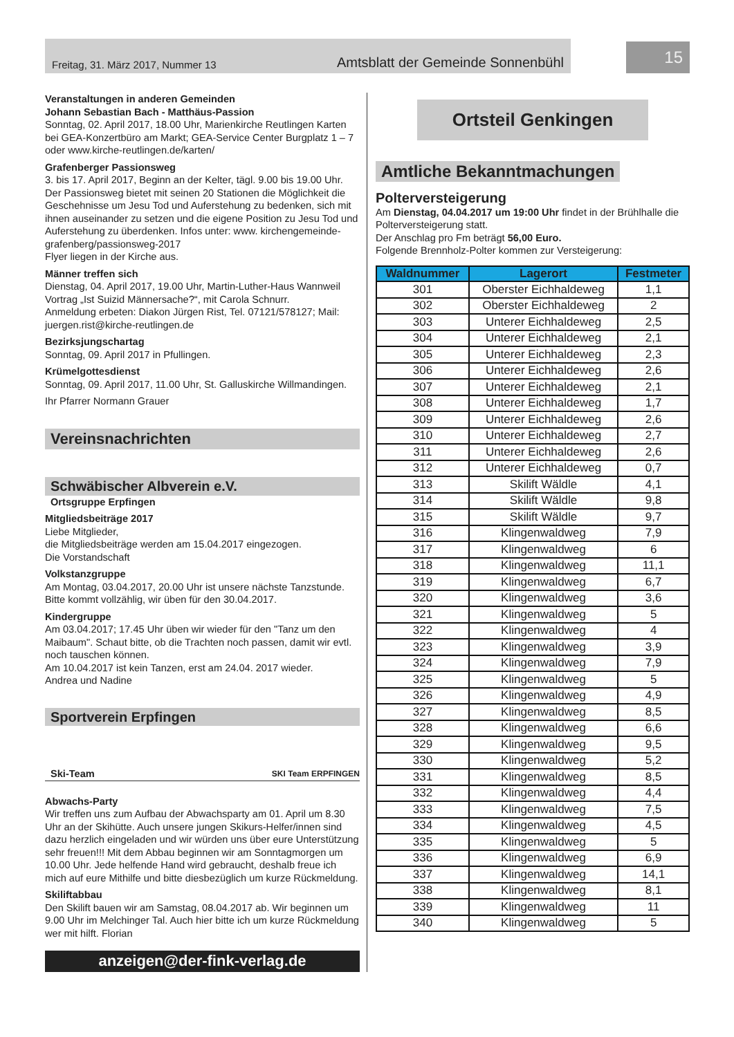Freitag, 31. März 2017, Nummer 13 Amtsblatt der Gemeinde Sonnenbühl
15
Veranstaltungen in anderen Gemeinden
Johann Sebastian Bach - Matthäus-Passion
Sonntag, 02. April 2017, 18.00 Uhr, Marienkirche Reutlingen Karten bei GEA-Konzertbüro am Markt; GEA-Service Center Burgplatz 1 – 7 oder www.kirche-reutlingen.de/karten/
Grafenberger Passionsweg
3. bis 17. April 2017, Beginn an der Kelter, tägl. 9.00 bis 19.00 Uhr. Der Passionsweg bietet mit seinen 20 Stationen die Möglichkeit die Geschehnisse um Jesu Tod und Auferstehung zu bedenken, sich mit ihnen auseinander zu setzen und die eigene Position zu Jesu Tod und Auferstehung zu überdenken. Infos unter: www. kirchengemeinde-grafenberg/passionsweg-2017
Flyer liegen in der Kirche aus.
Männer treffen sich
Dienstag, 04. April 2017, 19.00 Uhr, Martin-Luther-Haus Wannweil Vortrag „Ist Suizid Männersache?“, mit Carola Schnurr.
Anmeldung erbeten: Diakon Jürgen Rist, Tel. 07121/578127; Mail: juergen.rist@kirche-reutlingen.de
Bezirksjungschartag
Sonntag, 09. April 2017 in Pfullingen.
Krümelgottesdienst
Sonntag, 09. April 2017, 11.00 Uhr, St. Galluskirche Willmandingen.
Ihr Pfarrer Normann Grauer
Vereinsnachrichten
Schwäbischer Albverein e.V.
Ortsgruppe Erpfingen
Mitgliedsbeiträge 2017
Liebe Mitglieder,
die Mitgliedsbeiträge werden am 15.04.2017 eingezogen.
Die Vorstandschaft
Volkstanzgruppe
Am Montag, 03.04.2017, 20.00 Uhr ist unsere nächste Tanzstunde. Bitte kommt vollzählig, wir üben für den 30.04.2017.
Kindergruppe
Am 03.04.2017; 17.45 Uhr üben wir wieder für den "Tanz um den Maibaum". Schaut bitte, ob die Trachten noch passen, damit wir evtl. noch tauschen können.
Am 10.04.2017 ist kein Tanzen, erst am 24.04. 2017 wieder.
Andrea und Nadine
Sportverein Erpfingen
Ski-Team SKI Team ERPFINGEN
Abwachs-Party
Wir treffen uns zum Aufbau der Abwachsparty am 01. April um 8.30 Uhr an der Skihütte. Auch unsere jungen Skikurs-Helfer/innen sind dazu herzlich eingeladen und wir würden uns über eure Unterstützung sehr freuen!!! Mit dem Abbau beginnen wir am Sonntagmorgen um 10.00 Uhr. Jede helfende Hand wird gebraucht, deshalb freue ich mich auf eure Mithilfe und bitte diesbezüglich um kurze Rückmeldung.
Skiliftabbau
Den Skilift bauen wir am Samstag, 08.04.2017 ab. Wir beginnen um 9.00 Uhr im Melchinger Tal. Auch hier bitte ich um kurze Rückmeldung wer mit hilft. Florian
anzeigen@der-fink-verlag.de
Ortsteil Genkingen
Amtliche Bekanntmachungen
Polterversteigerung
Am Dienstag, 04.04.2017 um 19:00 Uhr findet in der Brühlhalle die Polterversteigerung statt.
Der Anschlag pro Fm beträgt 56,00 Euro.
Folgende Brennholz-Polter kommen zur Versteigerung:
| Waldnummer | Lagerort | Festmeter |
| --- | --- | --- |
| 301 | Oberster Eichhaldeweg | 1,1 |
| 302 | Oberster Eichhaldeweg | 2 |
| 303 | Unterer Eichhaldeweg | 2,5 |
| 304 | Unterer Eichhaldeweg | 2,1 |
| 305 | Unterer Eichhaldeweg | 2,3 |
| 306 | Unterer Eichhaldeweg | 2,6 |
| 307 | Unterer Eichhaldeweg | 2,1 |
| 308 | Unterer Eichhaldeweg | 1,7 |
| 309 | Unterer Eichhaldeweg | 2,6 |
| 310 | Unterer Eichhaldeweg | 2,7 |
| 311 | Unterer Eichhaldeweg | 2,6 |
| 312 | Unterer Eichhaldeweg | 0,7 |
| 313 | Skilift Wäldle | 4,1 |
| 314 | Skilift Wäldle | 9,8 |
| 315 | Skilift Wäldle | 9,7 |
| 316 | Klingenwaldweg | 7,9 |
| 317 | Klingenwaldweg | 6 |
| 318 | Klingenwaldweg | 11,1 |
| 319 | Klingenwaldweg | 6,7 |
| 320 | Klingenwaldweg | 3,6 |
| 321 | Klingenwaldweg | 5 |
| 322 | Klingenwaldweg | 4 |
| 323 | Klingenwaldweg | 3,9 |
| 324 | Klingenwaldweg | 7,9 |
| 325 | Klingenwaldweg | 5 |
| 326 | Klingenwaldweg | 4,9 |
| 327 | Klingenwaldweg | 8,5 |
| 328 | Klingenwaldweg | 6,6 |
| 329 | Klingenwaldweg | 9,5 |
| 330 | Klingenwaldweg | 5,2 |
| 331 | Klingenwaldweg | 8,5 |
| 332 | Klingenwaldweg | 4,4 |
| 333 | Klingenwaldweg | 7,5 |
| 334 | Klingenwaldweg | 4,5 |
| 335 | Klingenwaldweg | 5 |
| 336 | Klingenwaldweg | 6,9 |
| 337 | Klingenwaldweg | 14,1 |
| 338 | Klingenwaldweg | 8,1 |
| 339 | Klingenwaldweg | 11 |
| 340 | Klingenwaldweg | 5 |